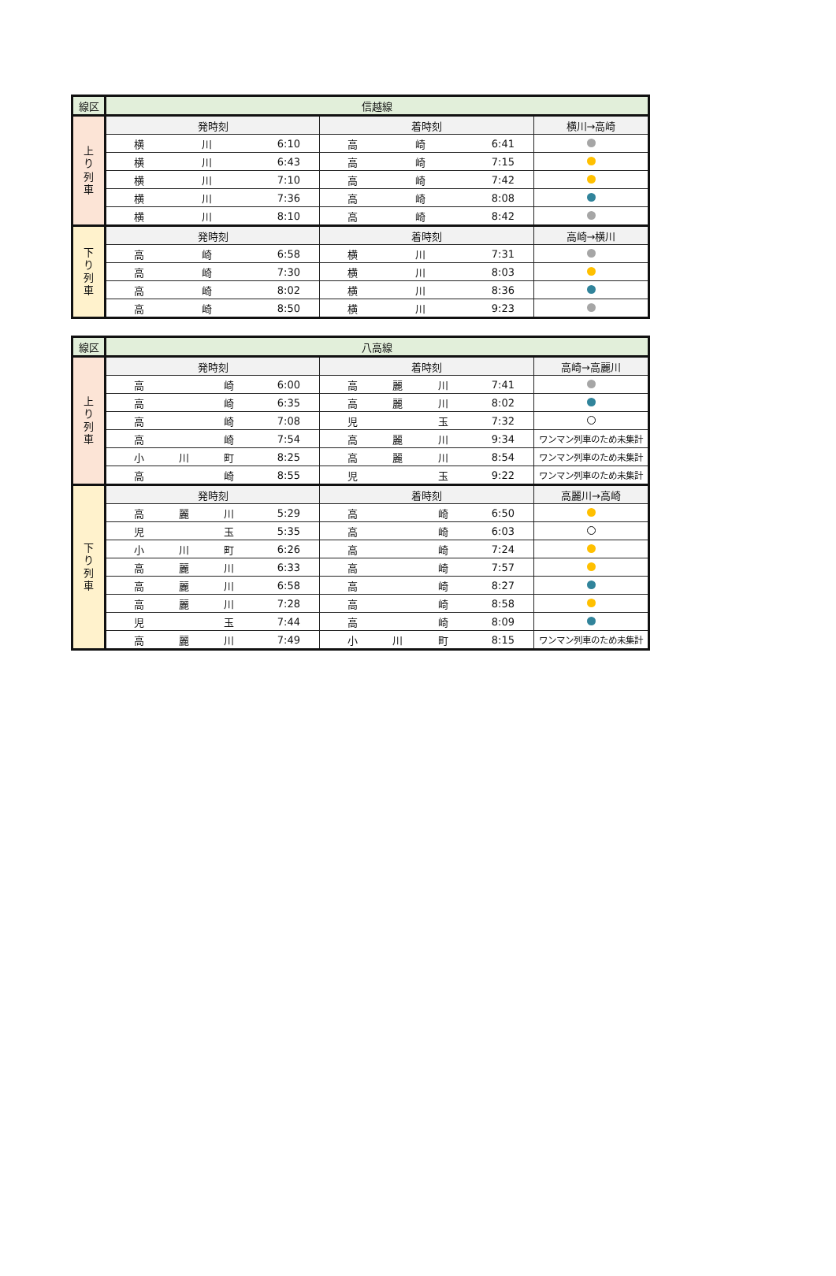| 線区 | 信越線 | | |
| 上 り 列 車 | 発時刻 | 着時刻 | 横川→高崎 |
| | 横 川 6:10 | 高 崎 6:41 | |
| | 横 川 6:43 | 高 崎 7:15 | |
| | 横 川 7:10 | 高 崎 7:42 | |
| | 横 川 7:36 | 高 崎 8:08 | |
| | 横 川 8:10 | 高 崎 8:42 | |
| 下 り 列 車 | 発時刻 | 着時刻 | 高崎→横川 |
| | 高 崎 6:58 | 横 川 7:31 | |
| | 高 崎 7:30 | 横 川 8:03 | |
| | 高 崎 8:02 | 横 川 8:36 | |
| | 高 崎 8:50 | 横 川 9:23 | |
| 線区 | 八高線 | | |
| 上 り 列 車 | 発時刻 | 着時刻 | 高崎→高麗川 |
| | 高 崎 6:00 | 高 麗 川 7:41 | |
| | 高 崎 6:35 | 高 麗 川 8:02 | |
| | 高 崎 7:08 | 児 玉 7:32 | |
| | 高 崎 7:54 | 高 麗 川 9:34 | ワンマン列車のため未集計 |
| | 小 川 町 8:25 | 高 麗 川 8:54 | ワンマン列車のため未集計 |
| | 高 崎 8:55 | 児 玉 9:22 | ワンマン列車のため未集計 |
| 下 り 列 車 | 発時刻 | 着時刻 | 高麗川→高崎 |
| | 高 麗 川 5:29 | 高 崎 6:50 | |
| | 児 玉 5:35 | 高 崎 6:03 | |
| | 小 川 町 6:26 | 高 崎 7:24 | |
| | 高 麗 川 6:33 | 高 崎 7:57 | |
| | 高 麗 川 6:58 | 高 崎 8:27 | |
| | 高 麗 川 7:28 | 高 崎 8:58 | |
| | 児 玉 7:44 | 高 崎 8:09 | |
| | 高 麗 川 7:49 | 小 川 町 8:15 | ワンマン列車のため未集計 |